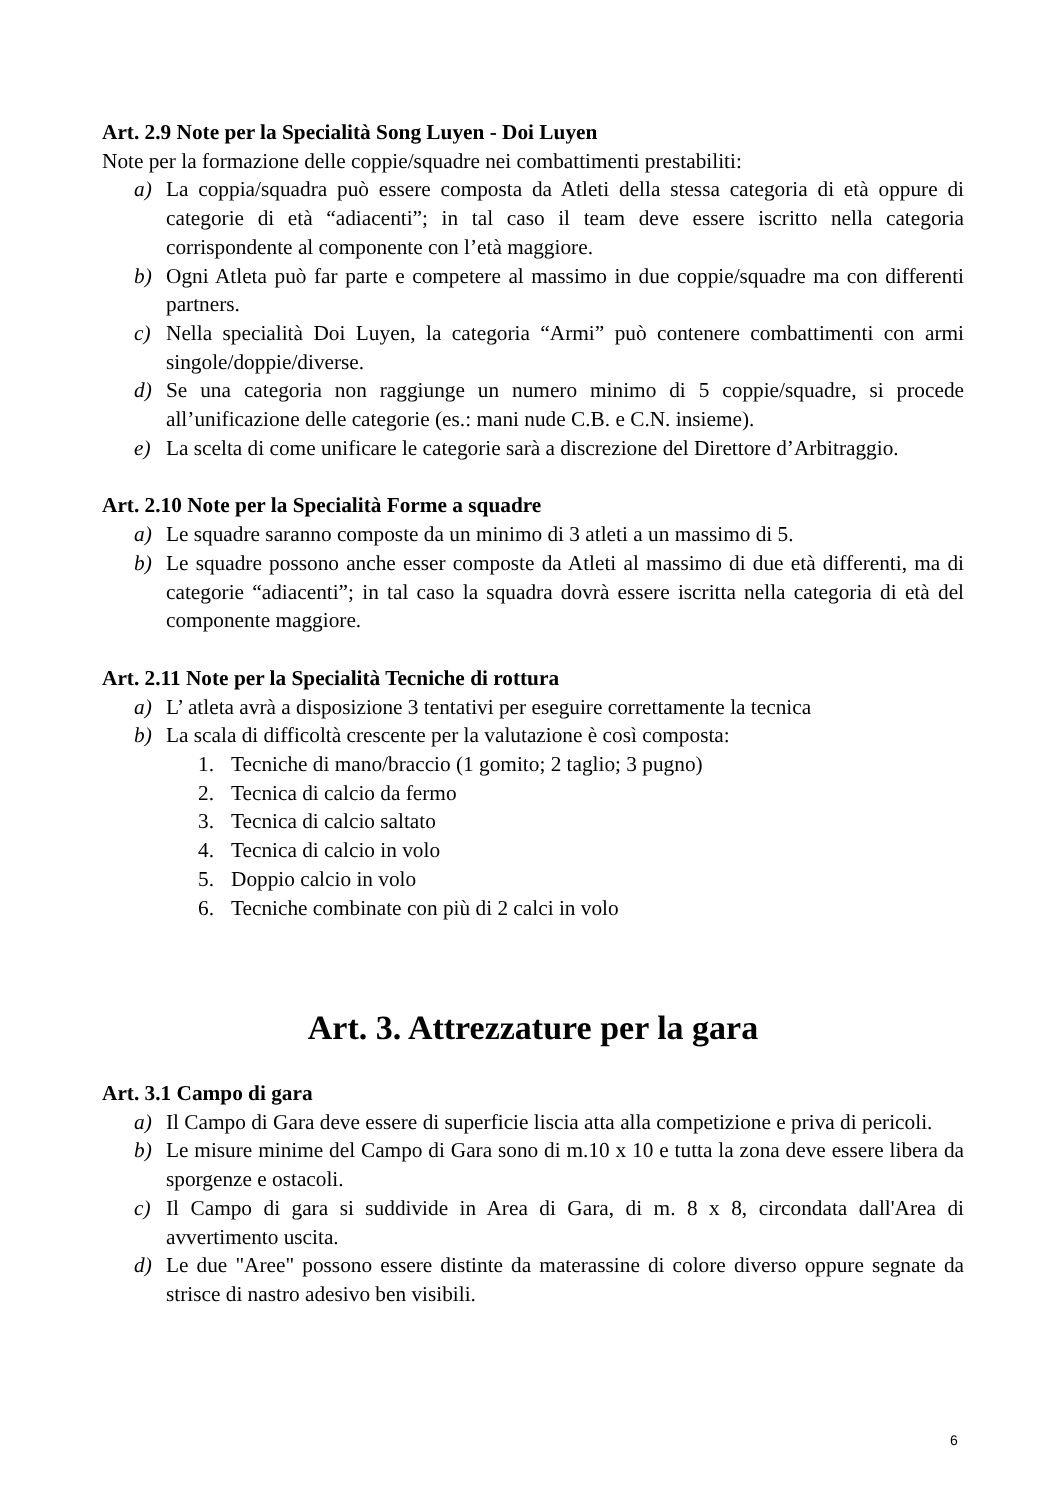Art. 2.9 Note per la Specialità Song Luyen - Doi Luyen
Note per la formazione delle coppie/squadre nei combattimenti prestabiliti:
a) La coppia/squadra può essere composta da Atleti della stessa categoria di età oppure di categorie di età “adiacenti”; in tal caso il team deve essere iscritto nella categoria corrispondente al componente con l’età maggiore.
b) Ogni Atleta può far parte e competere al massimo in due coppie/squadre ma con differenti partners.
c) Nella specialità Doi Luyen, la categoria “Armi” può contenere combattimenti con armi singole/doppie/diverse.
d) Se una categoria non raggiunge un numero minimo di 5 coppie/squadre, si procede all’unificazione delle categorie (es.: mani nude C.B. e C.N. insieme).
e) La scelta di come unificare le categorie sarà a discrezione del Direttore d’Arbitraggio.
Art. 2.10 Note per la Specialità Forme a squadre
a) Le squadre saranno composte da un minimo di 3 atleti a un massimo di 5.
b) Le squadre possono anche esser composte da Atleti al massimo di due età differenti, ma di categorie “adiacenti”; in tal caso la squadra dovrà essere iscritta nella categoria di età del componente maggiore.
Art. 2.11 Note per la Specialità Tecniche di rottura
a) L’ atleta avrà a disposizione 3 tentativi per eseguire correttamente la tecnica
b) La scala di difficoltà crescente per la valutazione è così composta:
1. Tecniche di mano/braccio (1 gomito; 2 taglio; 3 pugno)
2. Tecnica di calcio da fermo
3. Tecnica di calcio saltato
4. Tecnica di calcio in volo
5. Doppio calcio in volo
6. Tecniche combinate con più di 2 calci in volo
Art. 3. Attrezzature per la gara
Art. 3.1 Campo di gara
a) Il Campo di Gara deve essere di superficie liscia atta alla competizione e priva di pericoli.
b) Le misure minime del Campo di Gara sono di m.10 x 10 e tutta la zona deve essere libera da sporgenze e ostacoli.
c) Il Campo di gara si suddivide in Area di Gara, di m. 8 x 8, circondata dall'Area di avvertimento uscita.
d) Le due "Aree" possono essere distinte da materassine di colore diverso oppure segnate da strisce di nastro adesivo ben visibili.
6